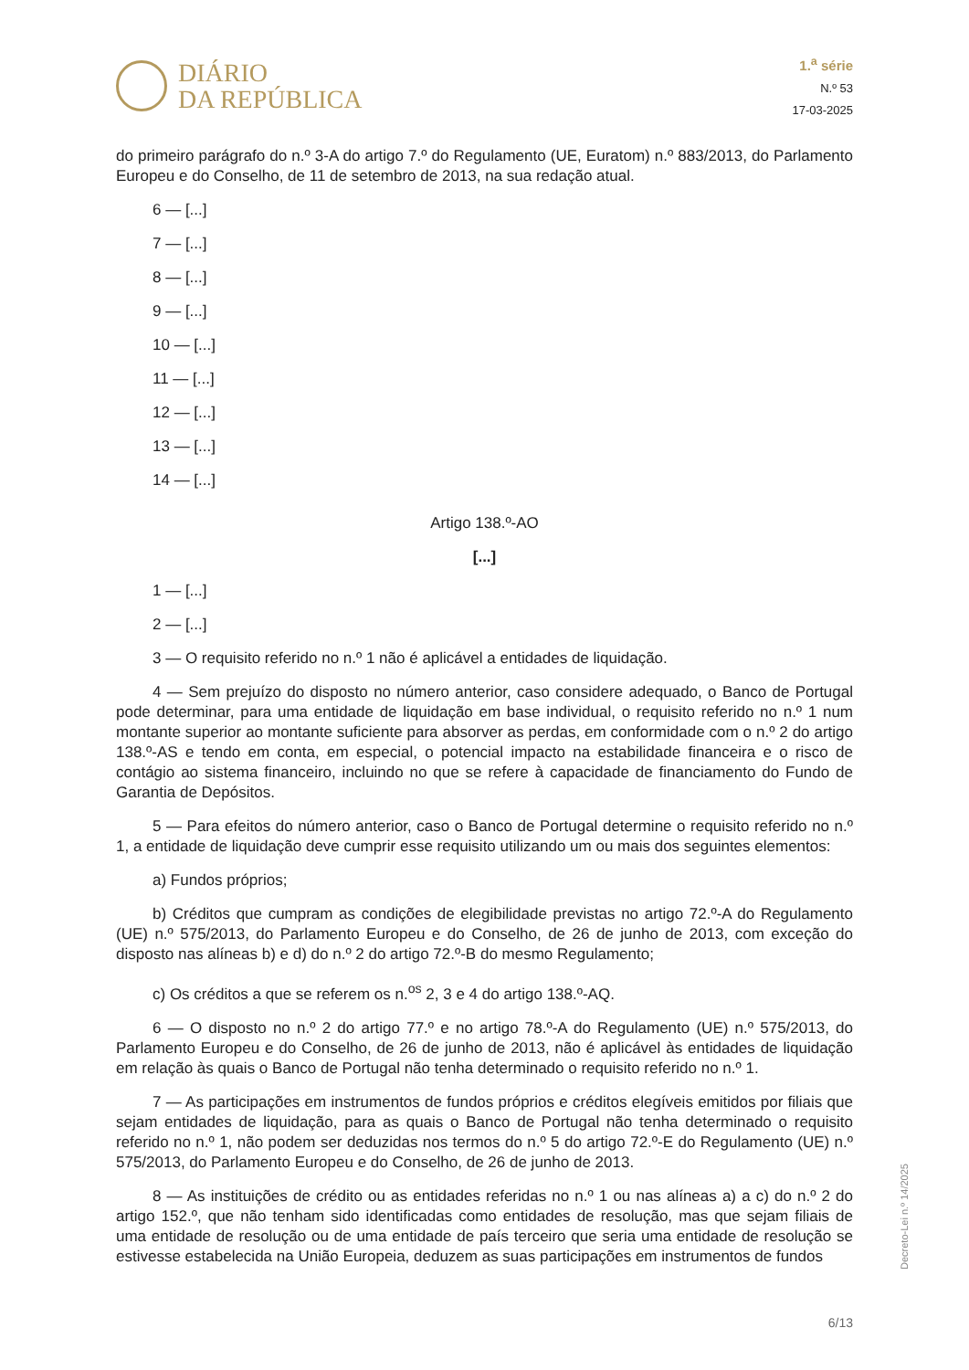DIÁRIO
DA REPÚBLICA
1.<sup>a</sup> série
N.º 53
17-03-2025
do primeiro parágrafo do n.º 3-A do artigo 7.º do Regulamento (UE, Euratom) n.º 883/2013, do Parlamento Europeu e do Conselho, de 11 de setembro de 2013, na sua redação atual.
6 — [...]
7 — [...]
8 — [...]
9 — [...]
10 — [...]
11 — [...]
12 — [...]
13 — [...]
14 — [...]
Artigo 138.º-AO
[...]
1 — [...]
2 — [...]
3 — O requisito referido no n.º 1 não é aplicável a entidades de liquidação.
4 — Sem prejuízo do disposto no número anterior, caso considere adequado, o Banco de Portugal pode determinar, para uma entidade de liquidação em base individual, o requisito referido no n.º 1 num montante superior ao montante suficiente para absorver as perdas, em conformidade com o n.º 2 do artigo 138.º-AS e tendo em conta, em especial, o potencial impacto na estabilidade financeira e o risco de contágio ao sistema financeiro, incluindo no que se refere à capacidade de financiamento do Fundo de Garantia de Depósitos.
5 — Para efeitos do número anterior, caso o Banco de Portugal determine o requisito referido no n.º 1, a entidade de liquidação deve cumprir esse requisito utilizando um ou mais dos seguintes elementos:
a) Fundos próprios;
b) Créditos que cumpram as condições de elegibilidade previstas no artigo 72.º-A do Regulamento (UE) n.º 575/2013, do Parlamento Europeu e do Conselho, de 26 de junho de 2013, com exceção do disposto nas alíneas b) e d) do n.º 2 do artigo 72.º-B do mesmo Regulamento;
c) Os créditos a que se referem os n.<sup>os</sup> 2, 3 e 4 do artigo 138.º-AQ.
6 — O disposto no n.º 2 do artigo 77.º e no artigo 78.º-A do Regulamento (UE) n.º 575/2013, do Parlamento Europeu e do Conselho, de 26 de junho de 2013, não é aplicável às entidades de liquidação em relação às quais o Banco de Portugal não tenha determinado o requisito referido no n.º 1.
7 — As participações em instrumentos de fundos próprios e créditos elegíveis emitidos por filiais que sejam entidades de liquidação, para as quais o Banco de Portugal não tenha determinado o requisito referido no n.º 1, não podem ser deduzidas nos termos do n.º 5 do artigo 72.º-E do Regulamento (UE) n.º 575/2013, do Parlamento Europeu e do Conselho, de 26 de junho de 2013.
8 — As instituições de crédito ou as entidades referidas no n.º 1 ou nas alíneas a) a c) do n.º 2 do artigo 152.º, que não tenham sido identificadas como entidades de resolução, mas que sejam filiais de uma entidade de resolução ou de uma entidade de país terceiro que seria uma entidade de resolução se estivesse estabelecida na União Europeia, deduzem as suas participações em instrumentos de fundos
Decreto-Lei n.º 14/2025
6/13